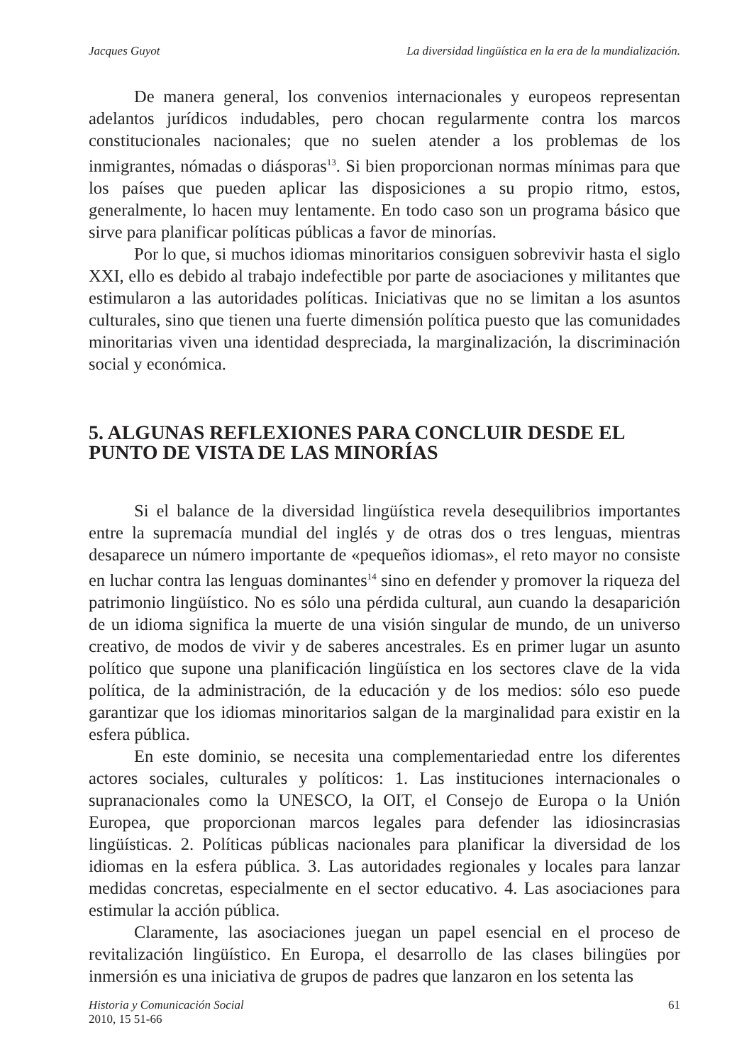Jacques Guyot La diversidad lingüística en la era de la mundialización.
De manera general, los convenios internacionales y europeos representan adelantos jurídicos indudables, pero chocan regularmente contra los marcos constitucionales nacionales; que no suelen atender a los problemas de los inmigrantes, nómadas o diásporas<sup>13</sup>. Si bien proporcionan normas mínimas para que los países que pueden aplicar las disposiciones a su propio ritmo, estos, generalmente, lo hacen muy lentamente. En todo caso son un programa básico que sirve para planificar políticas públicas a favor de minorías.
Por lo que, si muchos idiomas minoritarios consiguen sobrevivir hasta el siglo XXI, ello es debido al trabajo indefectible por parte de asociaciones y militantes que estimularon a las autoridades políticas. Iniciativas que no se limitan a los asuntos culturales, sino que tienen una fuerte dimensión política puesto que las comunidades minoritarias viven una identidad despreciada, la marginalización, la discriminación social y económica.
5. ALGUNAS REFLEXIONES PARA CONCLUIR DESDE EL PUNTO DE VISTA DE LAS MINORÍAS
Si el balance de la diversidad lingüística revela desequilibrios importantes entre la supremacía mundial del inglés y de otras dos o tres lenguas, mientras desaparece un número importante de «pequeños idiomas», el reto mayor no consiste en luchar contra las lenguas dominantes<sup>14</sup> sino en defender y promover la riqueza del patrimonio lingüístico. No es sólo una pérdida cultural, aun cuando la desaparición de un idioma significa la muerte de una visión singular de mundo, de un universo creativo, de modos de vivir y de saberes ancestrales. Es en primer lugar un asunto político que supone una planificación lingüística en los sectores clave de la vida política, de la administración, de la educación y de los medios: sólo eso puede garantizar que los idiomas minoritarios salgan de la marginalidad para existir en la esfera pública.
En este dominio, se necesita una complementariedad entre los diferentes actores sociales, culturales y políticos: 1. Las instituciones internacionales o supranacionales como la UNESCO, la OIT, el Consejo de Europa o la Unión Europea, que proporcionan marcos legales para defender las idiosincrasias lingüísticas. 2. Políticas públicas nacionales para planificar la diversidad de los idiomas en la esfera pública. 3. Las autoridades regionales y locales para lanzar medidas concretas, especialmente en el sector educativo. 4. Las asociaciones para estimular la acción pública.
Claramente, las asociaciones juegan un papel esencial en el proceso de revitalización lingüístico. En Europa, el desarrollo de las clases bilingües por inmersión es una iniciativa de grupos de padres que lanzaron en los setenta las
Historia y Comunicación Social
2010, 15 51-66
61